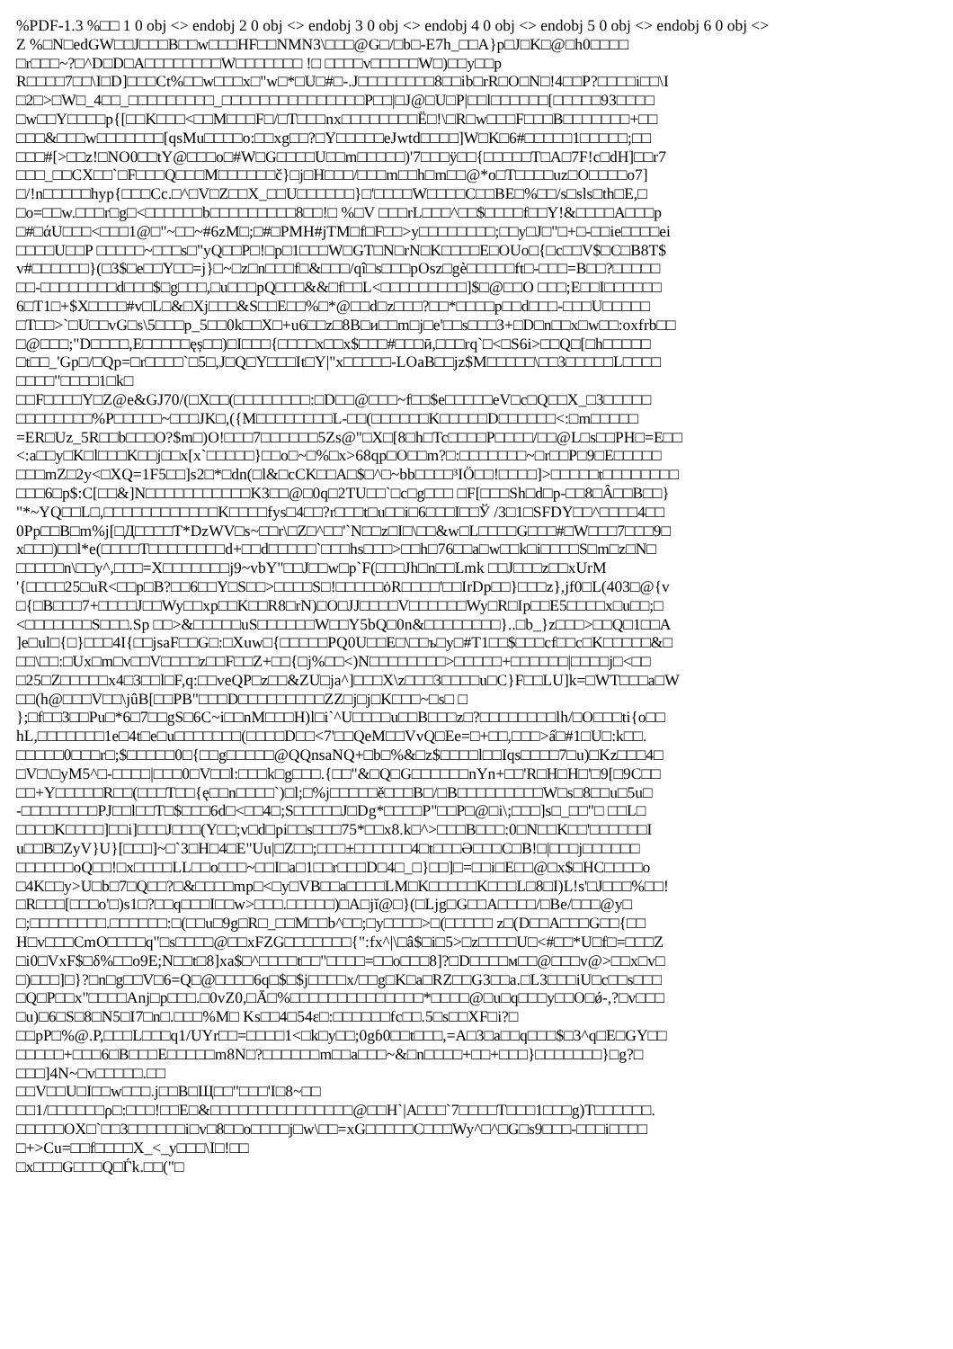%PDF-1.3 %□□ 1 0 obj <> endobj 2 0 obj <> endobj 3 0 obj <> endobj 4 0 obj <> endobj 5 0 obj <> endobj 6 0 obj <>
Z %□N□edGW□□J□□□B□□w□□□HF□□NMN3\□□□@G□/□b□-E7h_□□A}p□J□K□@□h0□□□□
□r□□□~?□^D□D□A□□□□□□□□W□□□□□□□ !□ □□□□v□□□□□W□)□□y□□p
R□□□□7□□\I□D]□□□Ct%□□w□□□x□"w□*□U□#□-.J□□□□□□□□8□□ib□rR□O□N□!4□□P?□□□□i□□\I
□2□>□W□_4□□_□□□□□□□□□_□□□□□□□□□□□□□□□P□□|□J@□U□P|□□l□□□□□□[□□□□□93□□□□
□w□□Y□□□□p{[□□K□□□<□□M□□□F□/□T□□□nx□□□□□□□□Ë□!\□R□w□□□F□□□B□□□□□□□+□□
□□□&□□□w□□□□□□□[qsMu□□□□o:□□xg□□?□Y□□□□□eJwtd□□□□]W□K□6#□□□□□1□□□□□;□□
□□□#[>□□z!□NO0□□tY@□□□o□#W□G□□□□U□□m□□□□□)'7□□□ÿ□□{□□□□□T□A□7F!c□dH]□□r7
□□□_□□CX□□`□F□□□Q□□□M□□□□□□č}□j□H□□□/□□□m□□h□m□□@*o□T□□□□uz□O□□□□o7]
□/!n□□□□□hyp{□□□Cc.□^□V□Z□□X_□□U□□□□□□}□'□□□□W□□□□C□□BE□%□□/s□sls□th□E,□
□o=□□w.□□□r□g□<□□□□□□b□□□□□□□□□8□□!□ %□V □□□rL□□□^□□$□□□□f□□Y!&□□□□A□□□p
□#□άU□□□<□□□1@□"~□□~#6zM□;□#□PMH#jTM□f□F□□>y□□□□□□□□;□□y□J□"□+□-□□ie□□□□ei
□□□□U□□P □□□□□~□□□s□"yQ□□P□!□p□1□□□W□GT□N□rN□K□□□□E□OUo□{□c□□V$□C□B8T$
v#□□□□□□}(□3$□e□□Y□□=j}□~□z□n□□□f□&□□□/qî□s□□□pOsz□gè□□□□□ft□-□□□=B□□?□□□□□
□□-□□□□□□□□d□□□$□g□□□,□u□□□pQ□□□&&□f□□L<□□□□□□□□□]$□@□□O □□□;E□□I□□□□□□
6□T1□+$X□□□□#v□L□&□Xj□□□&S□□E□□%□*@□□d□z□□□?□□*□□□□p□□d□□□-□□□U□□□□□
□T□□>`□U□□vG□s\5□□□p_5□□0k□□X□+u6□□z□8B□и□□m□j□e'□□s□□□3+□D□n□□x□w□□:oxfrb□□
□@□□□;"D□□□□,E□□□□□ęș□□)□I□□□{□□□□x□□x$□□□#□□□ӣ,□□□rq`□<□S6i>□□Q□[□h□□□□□
□t□□_'Gp□/□Qp=□r□□□□`□5□,J□Q□Y□□□It□Y|"x□□□□□-LOaB□□jz$M□□□□□\□□3□□□□□L□□□□
□□□□"□□□□1□k□
□□F□□□□Y□Z@e&GJ70/(□X□□(□□□□□□□□:□D□□@□□□~f□□$e□□□□□eV□c□Q□□X_□3□□□□□
□□□□□□□□%P□□□□□~□□□JK□,({M□□□□□□□□L-□□(□□□□□□K□□□□□D□□□□□□<:□m□□□□□
=ER□Uz_5R□□b□□□O?$m□)O!□□□7□□□□□□5Zs@"□X□[8□h□Tc□□□□P□□□□/□□@L□s□□PH□=E□□
<:a□□y□K□l□□□K□□j□□x[x`□□□□□}□□o□~□%□x>68qp□O□□m?□:□□□□□□□~□r□□P□9□E□□□□□
□□□mZ□2y<□XQ=1F5□□]s2□*□dn(□l&□cCK□□A□$□^□~bb□□□□³IÖ□□!□□□□]>□□□□□t□□□□□□□□
□□□6□p$:C[□□&]N□□□□□□□□□□□K3□□@□0q□2TU□□`□c□g□□□ □F[□□□Sh□d□p-□□8□Â□□B□□}
"*~YQ□□L□,□□□□□□□□□□□□K□□□□fys□4□□?r□□□t□u□□i□6□□□I□□Ў /3□1□SFDY□□^□□□□4□□
0Pp□□B□m%j[□Д□□□□T*DzWV□s~□□r\□Z□^□□'`N□□z□I□\□□&w□L□□□□G□□□#□W□□□7□□□9□
x□□□)□□l*e(□□□□T□□□□□□□□d+□□d□□□□□`□□□hs□□□>□□h□76□□a□w□□k□i□□□□S□m□z□N□
□□□□□n\□□y^,□□□=X□□□□□□□j9~vbY"□□J□□w□p`F(□□□Jh□n□□Lmk □□J□□□z□□xUrM
'{□□□□25□uR<□□p□B?□□6□□Y□S□□>□□□□S□!□□□□□ȯR□□□□'□□IrDp□□}□□□z},jf0□L(403□@{v
□{□B□□□7+□□□□J□□Wy□□xp□□K□□R8□rN)□O□JJ□□□□V□□□□□□Wy□R□Ip□□E5□□□□x□u□□;□
<□□□□□□□S□□□.Sp □□>&□□□□□uS□□□□□□W□□Y5bQ□0n&□□□□□□□□}..□b_}z□□□>□□Q□1□□A
]e□ul□{□}□□□4I{□□jsaF□□G□:□Xuw□{□□□□□PQ0U□□E□\□□ъ□y□#T1□□$□□□cf□□c□K□□□□□&□
□□\□□:□Ux□m□v□□V□□□□z□□F□□Z+□□{□j%□□<)N□□□□□□□□>□□□□□+□□□□□□|□□□□j□<□□
□25□Z□□□□□x4□3□□l□F,q:□□veQP□z□□&ZU□ja^]□□□X\z□□□3□□□□u□C}F□□LU]k=□WT□□□a□W
□□(h@□□□V□□\jûB[□□PB"□□□D□□□□□□□□□ZZ□j□j□K□□□~□s□ □
};□f□□3□□Pu□*6□7□□gS□6C~i□□nM□□□H)l□i`^U□□□□u□□B□□□z□?□□□□□□□□lh/□O□□□ti{o□□
hL,□□□□□□□1e□4t□e□u□□□□□□□(□□□□D□□<7'□□QeM□□VvQ□Ee=□+□□,□□□>ấ□#1□U□:k□□.
□□□□□0□□□r□;$□□□□□0□{□□g□□□□□@QQnsaNQ+□b□%&□z$□□□□l□□Iqs□□□□7□u)□Kz□□□4□
□V□\□yM5^□-□□□□|□□□0□V□□l:□□□k□g□□□.{□□"&□Q□G□□□□□□nYn+□□'R□H□H□'□9[□9C□□
□□+Y□□□□□R□□(□□□T□□{ę□□n□□□□`)□l;□%j□□□□□ě□□□B□/□B□□□□□□□□□W□s□8□□u□5u□
-□□□□□□□□PJ□□l□□T□$□□□6d□<□□4□;S□□□□□J□Dg*□□□□P"□□P□@□i\;□□□]s□_□□"□ □□L□
□□□□K□□□□]□□i]□□□J□□□(Y□□;v□d□pi□□s□□□75*□□x8.k□^>□□□B□□□:0□N□□K□□'□□□□□□I
u□□B□ZyV}U}[□□□]~□`3□H□4□E"Uu|□Z□□;□□□±□□□□□□4□t□□□Ə□□□C□B!□|□□□j□□□□□□
□□□□□□oQ□□!□x□□□□LL□□o□□□~□□I□a□1□□r□□□D□4□_□}□□]□=□□i□E□□@□x$□HC□□□□o
□4K□□y>U□b□7□Q□□?□&□□□□mp□<□y□VB□□a□□□□LM□K□□□□□K□□□L□8□I)L!s'□J□□□%□□!
□R□□□[□□□o'□)s1□?□□q□□□I□□w>□□□.□□□□□)□A□jĭ@□}(□Ljg□G□□A□□□□/□Be/□□□@y□
□;□□□□□□□□.□□□□□□:□(□□u□9g□R□_□□M□□b^□□;□y□□□□>□(□□□□□ z□(D□□A□□□G□□{□□
H□v□□□CmO□□□□q"□s□□□□@□□xFZG□□□□□□□{":fx^|\□â$□i□5>□z□□□□U□<#□□*U□f□=□□□Z
□i0□VxF$□δ%□□o9E;N□□t□8]xa$□^□□□□t□□"□□□□=□□o□□□8]?□D□□□□м□□@□□□v@>□□x□v□
□)□□□]□}?□n□g□□V□6=Q□@□□□□6q□$□$j□□□□x/□□g□K□a□RZ□□G3□□a.□L3□□□iU□c□□s□□□
□Q□P□□x"□□□□Anj□p□□□.□0vZ0,□Ā□%□□□□□□□□□□□□□□*□□□□@□u□q□□□y□□O□ǿ-,?□v□□□
□u)□6□S□8□N5□I7□n□.□□□%M□ Ks□□4□54ε□:□□□□□□fc□□.5□s□□XF□i?□
□□pP□%@.P,□□□L□□□q1/UYr□□=□□□□1<□k□y□□;0gɓ0□□t□□□,=A□3□a□□q□□□$□3^q□E□GY□□
□□□□□+□□□6□B□□□E□□□□□m8N□?□□□□□□m□□a□□□~&□n□□□□+□□+□□□}□□□□□□□}□g?□
□□□]4N~□v□□□□□.□□
□□V□□U□I□□w□□□.j□□B□Щ□□"□□□'I□8~□□
□□1/□□□□□□ρ□:□□□!□□E□&□□□□□□□□□□□□□□□@□□H`|A□□□`7□□□□T□□□1□□□g)T□□□□□□.
□□□□□OX□`□□3□□□□□□i□v□8□□o□□□□j□w\□□=xG□□□□□C□□□Wy^□^□G□s9□□□-□□□i□□□□
□+>Cu=□□f□□□□X_<_y□□□\I□!□□
□x□□□G□□□Q□Ѓk.□□("□